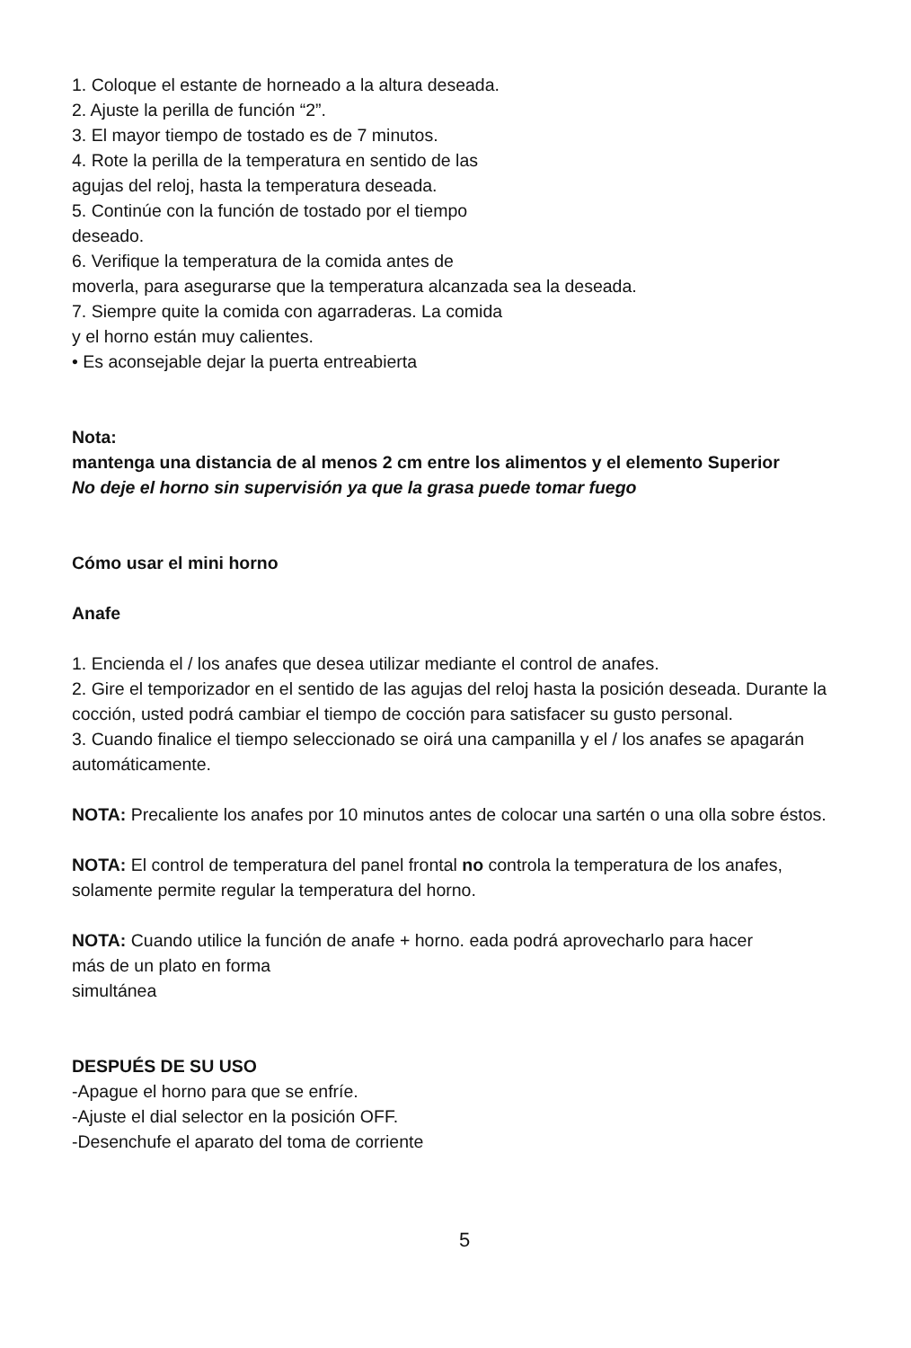1. Coloque el estante de horneado a la altura deseada.
2. Ajuste la perilla de función “2”.
3. El mayor tiempo de tostado es de 7 minutos.
4. Rote la perilla de la temperatura en sentido de las
agujas del reloj, hasta la temperatura deseada.
5. Continúe con la función de tostado por el tiempo
deseado.
6. Verifique la temperatura de la comida antes de
moverla, para asegurarse que la temperatura alcanzada sea la deseada.
7. Siempre quite la comida con agarraderas. La comida
y el horno están muy calientes.
• Es aconsejable dejar la puerta entreabierta
Nota:
mantenga una distancia de al menos 2 cm entre los alimentos y el elemento Superior
No deje el horno sin supervisión ya que la grasa puede tomar fuego
Cómo usar el mini horno
Anafe
1. Encienda el / los anafes que desea utilizar mediante el control de anafes.
2. Gire el temporizador en el sentido de las agujas del reloj hasta la posición deseada. Durante la cocción, usted podrá cambiar el tiempo de cocción para satisfacer su gusto personal.
3. Cuando finalice el tiempo seleccionado se oirá una campanilla y el / los anafes se apagarán automáticamente.
NOTA: Precaliente los anafes por 10 minutos antes de colocar una sartén o una olla sobre éstos.
NOTA: El control de temperatura del panel frontal no controla la temperatura de los anafes, solamente permite regular la temperatura del horno.
NOTA: Cuando utilice la función de anafe + horno. eada podrá aprovecharlo para hacer
más de un plato en forma
simultánea
DESPUÉS DE SU USO
-Apague el horno para que se enfríe.
-Ajuste el dial selector en la posición OFF.
-Desenchufe el aparato del toma de corriente
5